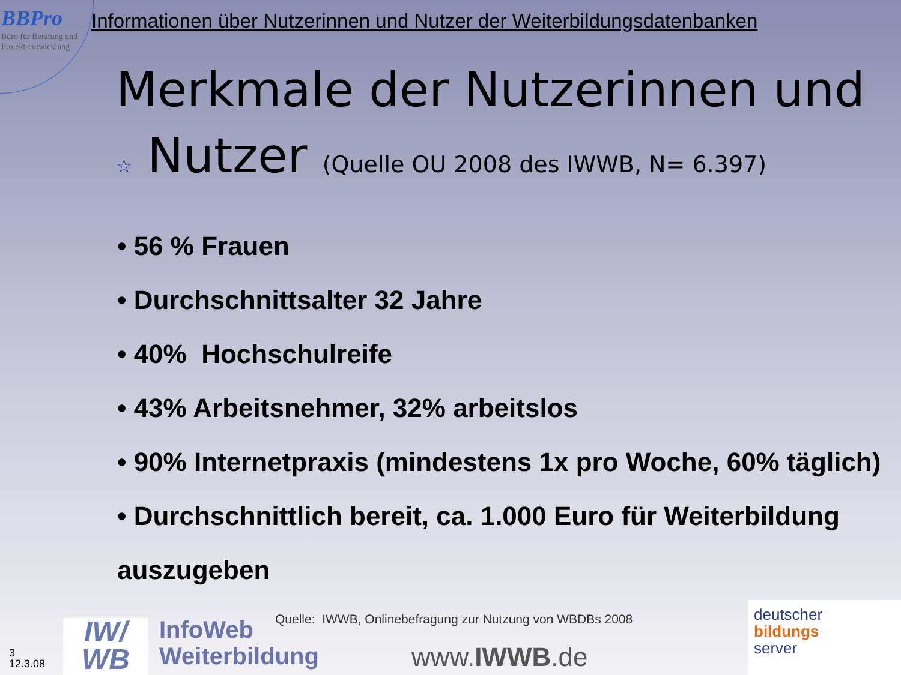BBPro
Büro für Beratung und Projekt-entwicklung
Informationen über Nutzerinnen und Nutzer der Weiterbildungsdatenbanken
Merkmale der Nutzerinnen und ☆ Nutzer (Quelle OU 2008 des IWWB, N= 6.397)
• 56 % Frauen
• Durchschnittsalter 32 Jahre
• 40% Hochschulreife
• 43% Arbeitsnehmer, 32% arbeitslos
• 90% Internetpraxis (mindestens 1x pro Woche, 60% täglich)
• Durchschnittlich bereit, ca. 1.000 Euro für Weiterbildung auszugeben
3
12.3.08
IW/
WB
InfoWeb
Weiterbildung
Quelle: IWWB, Onlinebefragung zur Nutzung von WBDBs 2008
www.IWWB.de
deutscher
bildungs
server